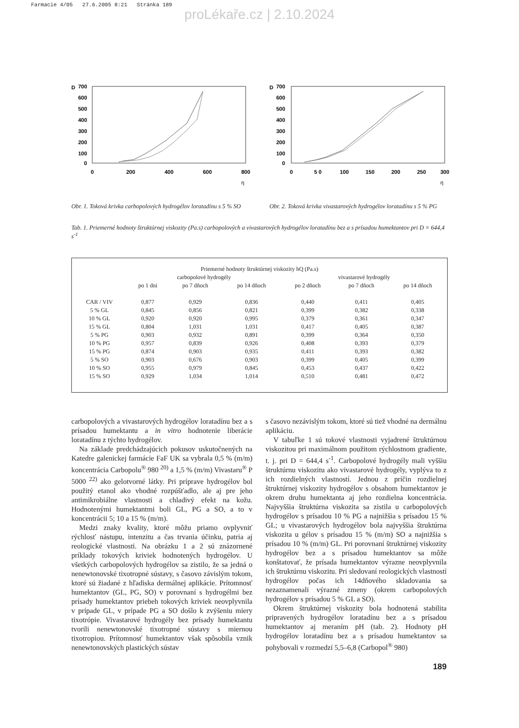Farmacie 4/05 27.6.2005 8:21 Stránka 189
proLékaře.cz | 2.10.2024
D
700
600
500
400
300
200
100
0
0
200
400
600
800
η
Obr. 1. Toková krivka carbopolových hydrogélov loratadínu s 5 % SO
D
700
600
500
400
300
200
100
0
0
5 0
100
150
200
250
300
η
Obr. 2. Toková krivka vivastarových hydrogélov loratadínu s 5 % PG
Tab. 1. Priemerné hodnoty štruktúrnej viskozity (Pa.s) carbopolových a vivastarových hydrogélov loratadínu bez a s prísadou humektantov pri D = 644,4 s<sup>-1</sup>
| Priemerné hodnoty štruktúrnej viskozity hQ (Pa.s) | | | | | | |
| --- | --- | --- | --- | --- | --- | --- |
| | carbopolové hydrogély | | | vivastarové hydrogély | | |
| | po 1 dni | po 7 dňoch | po 14 dňoch | po 2 dňoch | po 7 dňoch | po 14 dňoch |
| CAR / VIV | 0,877 | 0,929 | 0,836 | 0,440 | 0,411 | 0,405 |
| 5 % GL | 0,845 | 0,856 | 0,821 | 0,399 | 0,382 | 0,338 |
| 10 % GL | 0,920 | 0,920 | 0,995 | 0,379 | 0,361 | 0,347 |
| 15 % GL | 0,804 | 1,031 | 1,031 | 0,417 | 0,405 | 0,387 |
| 5 % PG | 0,903 | 0,932 | 0,891 | 0,399 | 0,364 | 0,350 |
| 10 % PG | 0,957 | 0,839 | 0,926 | 0,408 | 0,393 | 0,379 |
| 15 % PG | 0,874 | 0,903 | 0,935 | 0,411 | 0,393 | 0,382 |
| 5 % SO | 0,903 | 0,676 | 0,903 | 0,399 | 0,405 | 0,399 |
| 10 % SO | 0,955 | 0,979 | 0,845 | 0,453 | 0,437 | 0,422 |
| 15 % SO | 0,929 | 1,034 | 1,014 | 0,510 | 0,481 | 0,472 |
carbopolových a vivastarových hydrogélov loratadínu bez a s prísadou humektantu a in vitro hodnotenie liberácie loratadínu z týchto hydrogélov.
Na základe predchádzajúcich pokusov uskutočnených na Katedre galenickej farmácie FaF UK sa vybrala 0,5 % (m/m) koncentrácia Carbopolu<sup>®</sup> 980 <sup>20)</sup> a 1,5 % (m/m) Vivastaru<sup>®</sup> P 5000 <sup>22)</sup> ako gelotvorné látky. Pri príprave hydrogélov bol použitý etanol ako vhodné rozpúšťadlo, ale aj pre jeho antimikrobiálne vlastnosti a chladivý efekt na kožu. Hodnotenými humektantmi boli GL, PG a SO, a to v koncentrácii 5; 10 a 15 % (m/m).
Medzi znaky kvality, ktoré môžu priamo ovplyvniť rýchlosť nástupu, intenzitu a čas trvania účinku, patria aj reologické vlastnosti. Na obrázku 1 a 2 sú znázornené príklady tokových kriviek hodnotených hydrogélov. U všetkých carbopolových hydrogélov sa zistilo, že sa jedná o nenewtonovské tixotropné sústavy, s časovo závislým tokom, ktoré sú žiadané z hľadiska dermálnej aplikácie. Prítomnosť humektantov (GL, PG, SO) v porovnaní s hydrogélmi bez prísady humektantov priebeh tokových kriviek neovplyvnila v prípade GL, v prípade PG a SO došlo k zvýšeniu miery tixotrópie. Vivastarové hydrogély bez prísady humektantu tvorili nenewtonovské tixotropné sústavy s miernou tixotropiou. Prítomnosť humektantov však spôsobila vznik nenewtonovských plastických sústav
s časovo nezávislým tokom, ktoré sú tiež vhodné na dermálnu aplikáciu.
V tabuľke 1 sú tokové vlastnosti vyjadrené štruktúrnou viskozitou pri maximálnom použitom rýchlostnom gradiente, t. j. pri D = 644,4 s<sup>-1</sup>. Carbopolové hydrogély mali vyššiu štruktúrnu viskozitu ako vivastarové hydrogély, vyplýva to z ich rozdielných vlastností. Jednou z príčin rozdielnej štruktúrnej viskozity hydrogélov s obsahom humektantov je okrem druhu humektanta aj jeho rozdielna koncentrácia. Najvyššia štruktúrna viskozita sa zistila u carbopolových hydrogélov s prísadou 10 % PG a najnižšia s prísadou 15 % GL; u vivastarových hydrogélov bola najvyššia štruktúrna viskozita u gélov s prísadou 15 % (m/m) SO a najnižšia s prísadou 10 % (m/m) GL. Pri porovnaní štruktúrnej viskozity hydrogélov bez a s prísadou humektantov sa môže konštatovať, že prísada humektantov výrazne neovplyvnila ich štruktúrnu viskozitu. Pri sledovaní reologických vlastností hydrogélov počas ich 14dňového skladovania sa nezaznamenali výrazné zmeny (okrem carbopolových hydrogélov s prísadou 5 % GL a SO).
Okrem štruktúrnej viskozity bola hodnotená stabilita pripravených hydrogélov loratadínu bez a s prísadou humektantov aj meraním pH (tab. 2). Hodnoty pH hydrogélov loratadínu bez a s prísadou humektantov sa pohybovali v rozmedzí 5,5–6,8 (Carbopol<sup>®</sup> 980)
189